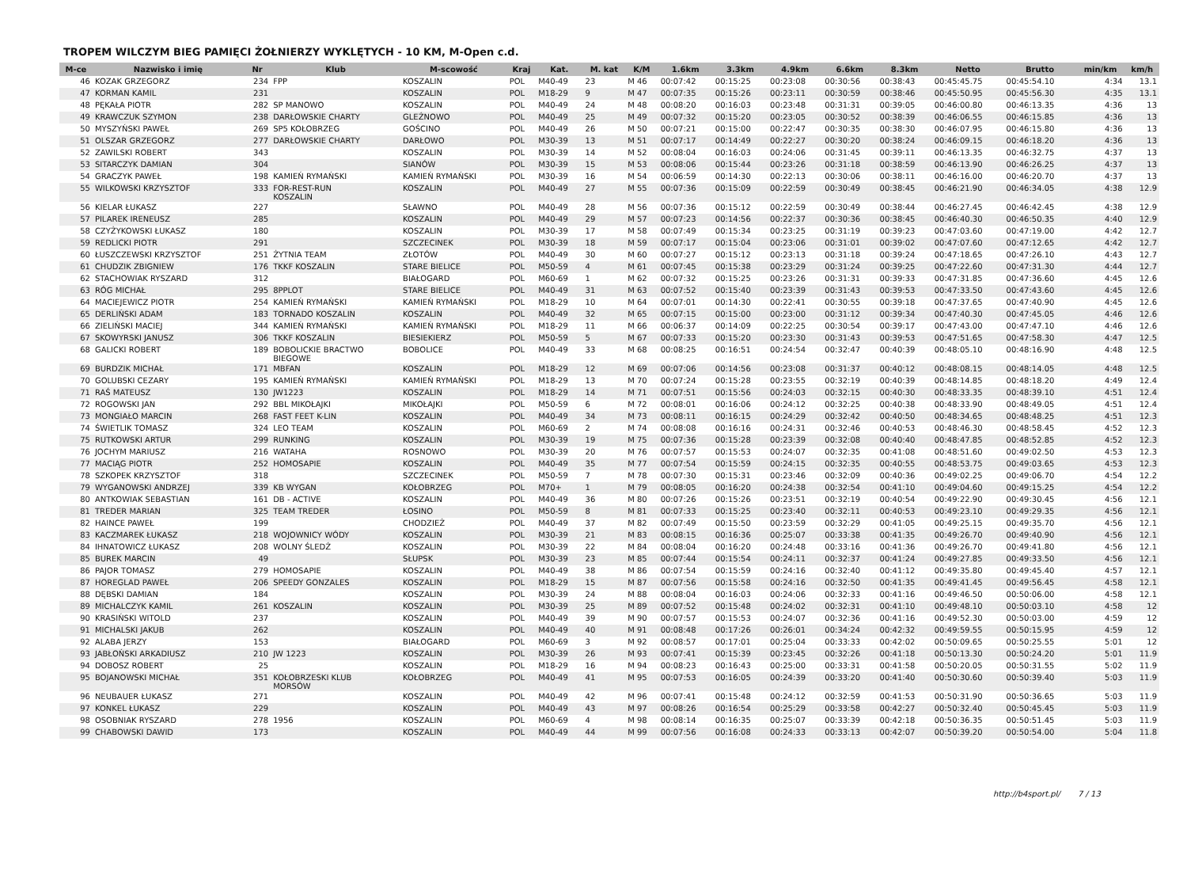TROPEM WILCZYM BIEG PAMIĘCI ŻOŁNIERZY WYKLĘTYCH - 10 KM, M-Open c.d.
| M-ce | Nazwisko i imię | Nr | Klub | M-scowość | Kraj | Kat. | M. kat | K/M | 1.6km | 3.3km | 4.9km | 6.6km | 8.3km | Netto | Brutto | min/km | km/h |
| --- | --- | --- | --- | --- | --- | --- | --- | --- | --- | --- | --- | --- | --- | --- | --- | --- | --- |
| 46 | KOZAK GRZEGORZ | 234 | FPP | KOSZALIN | POL | M40-49 | 23 | M 46 | 00:07:42 | 00:15:25 | 00:23:08 | 00:30:56 | 00:38:43 | 00:45:45.75 | 00:45:54.10 | 4:34 | 13.1 |
| 47 | KORMAN KAMIL | 231 | | KOSZALIN | POL | M18-29 | 9 | M 47 | 00:07:35 | 00:15:26 | 00:23:11 | 00:30:59 | 00:38:46 | 00:45:50.95 | 00:45:56.30 | 4:35 | 13.1 |
| 48 | PĘKAŁA PIOTR | 282 | SP MANOWO | KOSZALIN | POL | M40-49 | 24 | M 48 | 00:08:20 | 00:16:03 | 00:23:48 | 00:31:31 | 00:39:05 | 00:46:00.80 | 00:46:13.35 | 4:36 | 13 |
| 49 | KRAWCZUK SZYMON | 238 | DARŁOWSKIE CHARTY | GLEŹNOWO | POL | M40-49 | 25 | M 49 | 00:07:32 | 00:15:20 | 00:23:05 | 00:30:52 | 00:38:39 | 00:46:06.55 | 00:46:15.85 | 4:36 | 13 |
| 50 | MYSZYŃSKI PAWEŁ | 269 | SP5 KOŁOBRZEG | GOŚCINO | POL | M40-49 | 26 | M 50 | 00:07:21 | 00:15:00 | 00:22:47 | 00:30:35 | 00:38:30 | 00:46:07.95 | 00:46:15.80 | 4:36 | 13 |
| 51 | OLSZAR GRZEGORZ | 277 | DARŁOWSKIE CHARTY | DARŁOWO | POL | M30-39 | 13 | M 51 | 00:07:17 | 00:14:49 | 00:22:27 | 00:30:20 | 00:38:24 | 00:46:09.15 | 00:46:18.20 | 4:36 | 13 |
| 52 | ZAWILSKI ROBERT | 343 | | KOSZALIN | POL | M30-39 | 14 | M 52 | 00:08:04 | 00:16:03 | 00:24:06 | 00:31:45 | 00:39:11 | 00:46:13.35 | 00:46:32.75 | 4:37 | 13 |
| 53 | SITARCZYK DAMIAN | 304 | | SIANÓW | POL | M30-39 | 15 | M 53 | 00:08:06 | 00:15:44 | 00:23:26 | 00:31:18 | 00:38:59 | 00:46:13.90 | 00:46:26.25 | 4:37 | 13 |
| 54 | GRACZYK PAWEŁ | 198 | KAMIEŃ RYMAŃSKI | KAMIEŃ RYMAŃSKI | POL | M30-39 | 16 | M 54 | 00:06:59 | 00:14:30 | 00:22:13 | 00:30:06 | 00:38:11 | 00:46:16.00 | 00:46:20.70 | 4:37 | 13 |
| 55 | WILKOWSKI KRZYSZTOF | 333 | FOR-REST-RUN KOSZALIN | KOSZALIN | POL | M40-49 | 27 | M 55 | 00:07:36 | 00:15:09 | 00:22:59 | 00:30:49 | 00:38:45 | 00:46:21.90 | 00:46:34.05 | 4:38 | 12.9 |
| 56 | KIELAR ŁUKASZ | 227 | | SŁAWNO | POL | M40-49 | 28 | M 56 | 00:07:36 | 00:15:12 | 00:22:59 | 00:30:49 | 00:38:44 | 00:46:27.45 | 00:46:42.45 | 4:38 | 12.9 |
| 57 | PILAREK IRENEUSZ | 285 | | KOSZALIN | POL | M40-49 | 29 | M 57 | 00:07:23 | 00:14:56 | 00:22:37 | 00:30:36 | 00:38:45 | 00:46:40.30 | 00:46:50.35 | 4:40 | 12.9 |
| 58 | CZYŻYKOWSKI ŁUKASZ | 180 | | KOSZALIN | POL | M30-39 | 17 | M 58 | 00:07:49 | 00:15:34 | 00:23:25 | 00:31:19 | 00:39:23 | 00:47:03.60 | 00:47:19.00 | 4:42 | 12.7 |
| 59 | REDLICKI PIOTR | 291 | | SZCZECINEK | POL | M30-39 | 18 | M 59 | 00:07:17 | 00:15:04 | 00:23:06 | 00:31:01 | 00:39:02 | 00:47:07.60 | 00:47:12.65 | 4:42 | 12.7 |
| 60 | ŁUSZCZEWSKI KRZYSZTOF | 251 | ŻYTNIA TEAM | ZŁOTÓW | POL | M40-49 | 30 | M 60 | 00:07:27 | 00:15:12 | 00:23:13 | 00:31:18 | 00:39:24 | 00:47:18.65 | 00:47:26.10 | 4:43 | 12.7 |
| 61 | CHUDZIK ZBIGNIEW | 176 | TKKF KOSZALIN | STARE BIELICE | POL | M50-59 | 4 | M 61 | 00:07:45 | 00:15:38 | 00:23:29 | 00:31:24 | 00:39:25 | 00:47:22.60 | 00:47:31.30 | 4:44 | 12.7 |
| 62 | STACHOWIAK RYSZARD | 312 | | BIAŁOGARD | POL | M60-69 | 1 | M 62 | 00:07:32 | 00:15:25 | 00:23:26 | 00:31:31 | 00:39:33 | 00:47:31.85 | 00:47:36.60 | 4:45 | 12.6 |
| 63 | RÓG MICHAŁ | 295 | 8PPLOT | STARE BIELICE | POL | M40-49 | 31 | M 63 | 00:07:52 | 00:15:40 | 00:23:39 | 00:31:43 | 00:39:53 | 00:47:33.50 | 00:47:43.60 | 4:45 | 12.6 |
| 64 | MACIEJEWICZ PIOTR | 254 | KAMIEŃ RYMAŃSKI | KAMIEŃ RYMAŃSKI | POL | M18-29 | 10 | M 64 | 00:07:01 | 00:14:30 | 00:22:41 | 00:30:55 | 00:39:18 | 00:47:37.65 | 00:47:40.90 | 4:45 | 12.6 |
| 65 | DERLIŃSKI ADAM | 183 | TORNADO KOSZALIN | KOSZALIN | POL | M40-49 | 32 | M 65 | 00:07:15 | 00:15:00 | 00:23:00 | 00:31:12 | 00:39:34 | 00:47:40.30 | 00:47:45.05 | 4:46 | 12.6 |
| 66 | ZIELIŃSKI MACIEJ | 344 | KAMIEŃ RYMAŃSKI | KAMIEŃ RYMAŃSKI | POL | M18-29 | 11 | M 66 | 00:06:37 | 00:14:09 | 00:22:25 | 00:30:54 | 00:39:17 | 00:47:43.00 | 00:47:47.10 | 4:46 | 12.6 |
| 67 | SKOWYRSKI JANUSZ | 306 | TKKF KOSZALIN | BIESIEKIERZ | POL | M50-59 | 5 | M 67 | 00:07:33 | 00:15:20 | 00:23:30 | 00:31:43 | 00:39:53 | 00:47:51.65 | 00:47:58.30 | 4:47 | 12.5 |
| 68 | GALICKI ROBERT | 189 | BOBOLICKIE BRACTWO BIEGOWE | BOBOLICE | POL | M40-49 | 33 | M 68 | 00:08:25 | 00:16:51 | 00:24:54 | 00:32:47 | 00:40:39 | 00:48:05.10 | 00:48:16.90 | 4:48 | 12.5 |
| 69 | BURDZIK MICHAŁ | 171 | MBFAN | KOSZALIN | POL | M18-29 | 12 | M 69 | 00:07:06 | 00:14:56 | 00:23:08 | 00:31:37 | 00:40:12 | 00:48:08.15 | 00:48:14.05 | 4:48 | 12.5 |
| 70 | GOLUBSKI CEZARY | 195 | KAMIEŃ RYMAŃSKI | KAMIEŃ RYMAŃSKI | POL | M18-29 | 13 | M 70 | 00:07:24 | 00:15:28 | 00:23:55 | 00:32:19 | 00:40:39 | 00:48:14.85 | 00:48:18.20 | 4:49 | 12.4 |
| 71 | RAŚ MATEUSZ | 130 | JW1223 | KOSZALIN | POL | M18-29 | 14 | M 71 | 00:07:51 | 00:15:56 | 00:24:03 | 00:32:15 | 00:40:30 | 00:48:33.35 | 00:48:39.10 | 4:51 | 12.4 |
| 72 | ROGOWSKI JAN | 292 | BBL MIKOŁAJKI | MIKOŁAJKI | POL | M50-59 | 6 | M 72 | 00:08:01 | 00:16:06 | 00:24:12 | 00:32:25 | 00:40:38 | 00:48:33.90 | 00:48:49.05 | 4:51 | 12.4 |
| 73 | MONGIAŁO MARCIN | 268 | FAST FEET K-LIN | KOSZALIN | POL | M40-49 | 34 | M 73 | 00:08:11 | 00:16:15 | 00:24:29 | 00:32:42 | 00:40:50 | 00:48:34.65 | 00:48:48.25 | 4:51 | 12.3 |
| 74 | ŚWIETLIK TOMASZ | 324 | LEO TEAM | KOSZALIN | POL | M60-69 | 2 | M 74 | 00:08:08 | 00:16:16 | 00:24:31 | 00:32:46 | 00:40:53 | 00:48:46.30 | 00:48:58.45 | 4:52 | 12.3 |
| 75 | RUTKOWSKI ARTUR | 299 | RUNKING | KOSZALIN | POL | M30-39 | 19 | M 75 | 00:07:36 | 00:15:28 | 00:23:39 | 00:32:08 | 00:40:40 | 00:48:47.85 | 00:48:52.85 | 4:52 | 12.3 |
| 76 | JOCHYM MARIUSZ | 216 | WATAHA | ROSNOWO | POL | M30-39 | 20 | M 76 | 00:07:57 | 00:15:53 | 00:24:07 | 00:32:35 | 00:41:08 | 00:48:51.60 | 00:49:02.50 | 4:53 | 12.3 |
| 77 | MACIĄG PIOTR | 252 | HOMOSAPIE | KOSZALIN | POL | M40-49 | 35 | M 77 | 00:07:54 | 00:15:59 | 00:24:15 | 00:32:35 | 00:40:55 | 00:48:53.75 | 00:49:03.65 | 4:53 | 12.3 |
| 78 | SZKOPEK KRZYSZTOF | 318 | | SZCZECINEK | POL | M50-59 | 7 | M 78 | 00:07:30 | 00:15:31 | 00:23:46 | 00:32:09 | 00:40:36 | 00:49:02.25 | 00:49:06.70 | 4:54 | 12.2 |
| 79 | WYGANOWSKI ANDRZEJ | 339 | KB WYGAN | KOŁOBRZEG | POL | M70+ | 1 | M 79 | 00:08:05 | 00:16:20 | 00:24:38 | 00:32:54 | 00:41:10 | 00:49:04.60 | 00:49:15.25 | 4:54 | 12.2 |
| 80 | ANTKOWIAK SEBASTIAN | 161 | DB - ACTIVE | KOSZALIN | POL | M40-49 | 36 | M 80 | 00:07:26 | 00:15:26 | 00:23:51 | 00:32:19 | 00:40:54 | 00:49:22.90 | 00:49:30.45 | 4:56 | 12.1 |
| 81 | TREDER MARIAN | 325 | TEAM TREDER | ŁOSINO | POL | M50-59 | 8 | M 81 | 00:07:33 | 00:15:25 | 00:23:40 | 00:32:11 | 00:40:53 | 00:49:23.10 | 00:49:29.35 | 4:56 | 12.1 |
| 82 | HAINCE PAWEŁ | 199 | | CHODZIEŻ | POL | M40-49 | 37 | M 82 | 00:07:49 | 00:15:50 | 00:23:59 | 00:32:29 | 00:41:05 | 00:49:25.15 | 00:49:35.70 | 4:56 | 12.1 |
| 83 | KACZMAREK ŁUKASZ | 218 | WOJOWNICY WÓDY | KOSZALIN | POL | M30-39 | 21 | M 83 | 00:08:15 | 00:16:36 | 00:25:07 | 00:33:38 | 00:41:35 | 00:49:26.70 | 00:49:40.90 | 4:56 | 12.1 |
| 84 | IHNATOWICZ ŁUKASZ | 208 | WOLNY ŚLEDŹ | KOSZALIN | POL | M30-39 | 22 | M 84 | 00:08:04 | 00:16:20 | 00:24:48 | 00:33:16 | 00:41:36 | 00:49:26.70 | 00:49:41.80 | 4:56 | 12.1 |
| 85 | BUREK MARCIN | 49 | | SŁUPSK | POL | M30-39 | 23 | M 85 | 00:07:44 | 00:15:54 | 00:24:11 | 00:32:37 | 00:41:24 | 00:49:27.85 | 00:49:33.50 | 4:56 | 12.1 |
| 86 | PAJOR TOMASZ | 279 | HOMOSAPIE | KOSZALIN | POL | M40-49 | 38 | M 86 | 00:07:54 | 00:15:59 | 00:24:16 | 00:32:40 | 00:41:12 | 00:49:35.80 | 00:49:45.40 | 4:57 | 12.1 |
| 87 | HOREGLAD PAWEŁ | 206 | SPEEDY GONZALES | KOSZALIN | POL | M18-29 | 15 | M 87 | 00:07:56 | 00:15:58 | 00:24:16 | 00:32:50 | 00:41:35 | 00:49:41.45 | 00:49:56.45 | 4:58 | 12.1 |
| 88 | DĘBSKI DAMIAN | 184 | | KOSZALIN | POL | M30-39 | 24 | M 88 | 00:08:04 | 00:16:03 | 00:24:06 | 00:32:33 | 00:41:16 | 00:49:46.50 | 00:50:06.00 | 4:58 | 12.1 |
| 89 | MICHALCZYK KAMIL | 261 | KOSZALIN | KOSZALIN | POL | M30-39 | 25 | M 89 | 00:07:52 | 00:15:48 | 00:24:02 | 00:32:31 | 00:41:10 | 00:49:48.10 | 00:50:03.10 | 4:58 | 12 |
| 90 | KRASIŃSKI WITOLD | 237 | | KOSZALIN | POL | M40-49 | 39 | M 90 | 00:07:57 | 00:15:53 | 00:24:07 | 00:32:36 | 00:41:16 | 00:49:52.30 | 00:50:03.00 | 4:59 | 12 |
| 91 | MICHALSKI JAKUB | 262 | | KOSZALIN | POL | M40-49 | 40 | M 91 | 00:08:48 | 00:17:26 | 00:26:01 | 00:34:24 | 00:42:32 | 00:49:59.55 | 00:50:15.95 | 4:59 | 12 |
| 92 | ALABA JERZY | 153 | | BIAŁOGARD | POL | M60-69 | 3 | M 92 | 00:08:57 | 00:17:01 | 00:25:04 | 00:33:33 | 00:42:02 | 00:50:09.65 | 00:50:25.55 | 5:01 | 12 |
| 93 | JABŁOŃSKI ARKADIUSZ | 210 | JW 1223 | KOSZALIN | POL | M30-39 | 26 | M 93 | 00:07:41 | 00:15:39 | 00:23:45 | 00:32:26 | 00:41:18 | 00:50:13.30 | 00:50:24.20 | 5:01 | 11.9 |
| 94 | DOBOSZ ROBERT | 25 | | KOSZALIN | POL | M18-29 | 16 | M 94 | 00:08:23 | 00:16:43 | 00:25:00 | 00:33:31 | 00:41:58 | 00:50:20.05 | 00:50:31.55 | 5:02 | 11.9 |
| 95 | BOJANOWSKI MICHAŁ | 351 | KOŁOBRZESKI KLUB MORSÓW | KOŁOBRZEG | POL | M40-49 | 41 | M 95 | 00:07:53 | 00:16:05 | 00:24:39 | 00:33:20 | 00:41:40 | 00:50:30.60 | 00:50:39.40 | 5:03 | 11.9 |
| 96 | NEUBAUER ŁUKASZ | 271 | | KOSZALIN | POL | M40-49 | 42 | M 96 | 00:07:41 | 00:15:48 | 00:24:12 | 00:32:59 | 00:41:53 | 00:50:31.90 | 00:50:36.65 | 5:03 | 11.9 |
| 97 | KONKEL ŁUKASZ | 229 | | KOSZALIN | POL | M40-49 | 43 | M 97 | 00:08:26 | 00:16:54 | 00:25:29 | 00:33:58 | 00:42:27 | 00:50:32.40 | 00:50:45.45 | 5:03 | 11.9 |
| 98 | OSOBNIAK RYSZARD | 278 | 1956 | KOSZALIN | POL | M60-69 | 4 | M 98 | 00:08:14 | 00:16:35 | 00:25:07 | 00:33:39 | 00:42:18 | 00:50:36.35 | 00:50:51.45 | 5:03 | 11.9 |
| 99 | CHABOWSKI DAWID | 173 | | KOSZALIN | POL | M40-49 | 44 | M 99 | 00:07:56 | 00:16:08 | 00:24:33 | 00:33:13 | 00:42:07 | 00:50:39.20 | 00:50:54.00 | 5:04 | 11.8 |
http://b4sport.pl/ 7 / 13